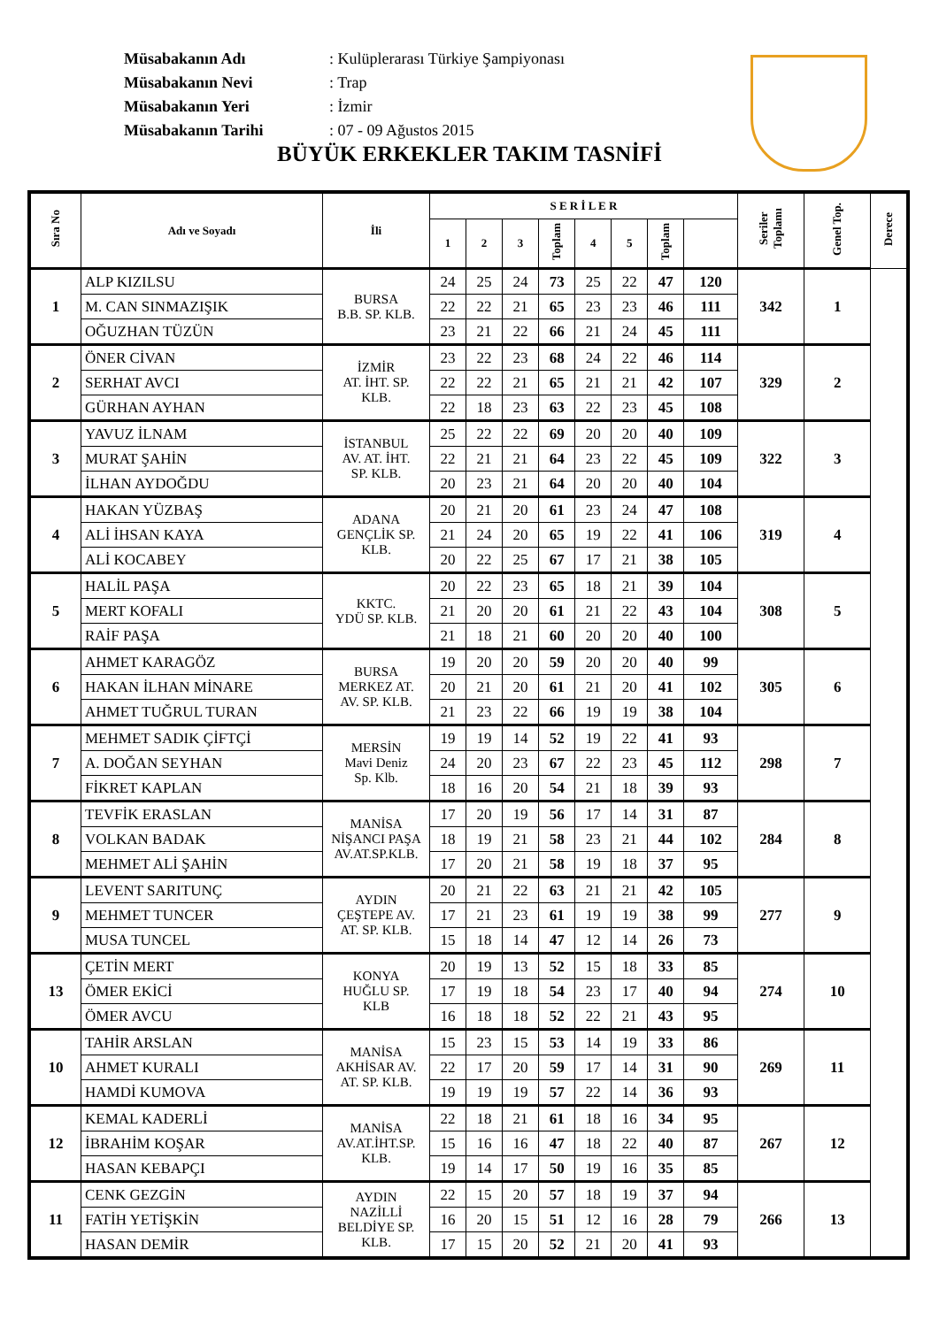| Müsabakanın Adı | : Kulüplerarası Türkiye Şampiyonası |
| Müsabakanın Nevi | : Trap |
| Müsabakanın Yeri | : İzmir |
| Müsabakanın Tarihi | : 07 - 09 Ağustos 2015 |
BÜYÜK ERKEKLER TAKIM TASNİFİ
| Sıra No | Adı ve Soyadı | İli | S E R İ L E R | | | | | | | | Seriler Toplamı | Genel Top. | Derece |
| --- | --- | --- | --- | --- | --- | --- | --- | --- | --- | --- | --- | --- | --- |
| | | | 1 | 2 | 3 | Toplam | 4 | 5 | Toplam | | | | |
| 1 | ALP KIZILSU | BURSA B.B. SP. KLB. | 24 | 25 | 24 | 73 | 25 | 22 | 47 | 120 | 342 | 1 | |
| | M. CAN SINMAZIŞIK | | 22 | 22 | 21 | 65 | 23 | 23 | 46 | 111 | | | |
| | OĞUZHAN TÜZÜN | | 23 | 21 | 22 | 66 | 21 | 24 | 45 | 111 | | | |
| 2 | ÖNER CİVAN | İZMİR AT. İHT. SP. KLB. | 23 | 22 | 23 | 68 | 24 | 22 | 46 | 114 | 329 | 2 | |
| | SERHAT AVCI | | 22 | 22 | 21 | 65 | 21 | 21 | 42 | 107 | | | |
| | GÜRHAN AYHAN | | 22 | 18 | 23 | 63 | 22 | 23 | 45 | 108 | | | |
| 3 | YAVUZ İLNAM | İSTANBUL AV. AT. İHT. SP. KLB. | 25 | 22 | 22 | 69 | 20 | 20 | 40 | 109 | 322 | 3 | |
| | MURAT ŞAHİN | | 22 | 21 | 21 | 64 | 23 | 22 | 45 | 109 | | | |
| | İLHAN AYDOĞDU | | 20 | 23 | 21 | 64 | 20 | 20 | 40 | 104 | | | |
| 4 | HAKAN YÜZBAŞ | ADANA GENÇLİK SP. KLB. | 20 | 21 | 20 | 61 | 23 | 24 | 47 | 108 | 319 | 4 | |
| | ALİ İHSAN KAYA | | 21 | 24 | 20 | 65 | 19 | 22 | 41 | 106 | | | |
| | ALİ KOCABEY | | 20 | 22 | 25 | 67 | 17 | 21 | 38 | 105 | | | |
| 5 | HALİL PAŞA | KKTC. YDÜ SP. KLB. | 20 | 22 | 23 | 65 | 18 | 21 | 39 | 104 | 308 | 5 | |
| | MERT KOFALI | | 21 | 20 | 20 | 61 | 21 | 22 | 43 | 104 | | | |
| | RAİF PAŞA | | 21 | 18 | 21 | 60 | 20 | 20 | 40 | 100 | | | |
| 6 | AHMET KARAGÖZ | BURSA MERKEZ AT. AV. SP. KLB. | 19 | 20 | 20 | 59 | 20 | 20 | 40 | 99 | 305 | 6 | |
| | HAKAN İLHAN MİNARE | | 20 | 21 | 20 | 61 | 21 | 20 | 41 | 102 | | | |
| | AHMET TUĞRUL TURAN | | 21 | 23 | 22 | 66 | 19 | 19 | 38 | 104 | | | |
| 7 | MEHMET SADIK ÇİFTÇİ | MERSİN Mavi Deniz Sp. Klb. | 19 | 19 | 14 | 52 | 19 | 22 | 41 | 93 | 298 | 7 | |
| | A. DOĞAN SEYHAN | | 24 | 20 | 23 | 67 | 22 | 23 | 45 | 112 | | | |
| | FİKRET KAPLAN | | 18 | 16 | 20 | 54 | 21 | 18 | 39 | 93 | | | |
| 8 | TEVFİK ERASLAN | MANİSA NİŞANCI PAŞA AV.AT.SP.KLB. | 17 | 20 | 19 | 56 | 17 | 14 | 31 | 87 | 284 | 8 | |
| | VOLKAN BADAK | | 18 | 19 | 21 | 58 | 23 | 21 | 44 | 102 | | | |
| | MEHMET ALİ ŞAHİN | | 17 | 20 | 21 | 58 | 19 | 18 | 37 | 95 | | | |
| 9 | LEVENT SARITUNÇ | AYDIN ÇEŞTEPE AV. AT. SP. KLB. | 20 | 21 | 22 | 63 | 21 | 21 | 42 | 105 | 277 | 9 | |
| | MEHMET TUNCER | | 17 | 21 | 23 | 61 | 19 | 19 | 38 | 99 | | | |
| | MUSA TUNCEL | | 15 | 18 | 14 | 47 | 12 | 14 | 26 | 73 | | | |
| 13 | ÇETİN MERT | KONYA HUĞLU SP. KLB | 20 | 19 | 13 | 52 | 15 | 18 | 33 | 85 | 274 | 10 | |
| | ÖMER EKİCİ | | 17 | 19 | 18 | 54 | 23 | 17 | 40 | 94 | | | |
| | ÖMER AVCU | | 16 | 18 | 18 | 52 | 22 | 21 | 43 | 95 | | | |
| 10 | TAHİR ARSLAN | MANİSA AKHİSAR AV. AT. SP. KLB. | 15 | 23 | 15 | 53 | 14 | 19 | 33 | 86 | 269 | 11 | |
| | AHMET KURALI | | 22 | 17 | 20 | 59 | 17 | 14 | 31 | 90 | | | |
| | HAMDİ KUMOVA | | 19 | 19 | 19 | 57 | 22 | 14 | 36 | 93 | | | |
| 12 | KEMAL KADERLİ | MANİSA AV.AT.İHT.SP. KLB. | 22 | 18 | 21 | 61 | 18 | 16 | 34 | 95 | 267 | 12 | |
| | İBRAHİM KOŞAR | | 15 | 16 | 16 | 47 | 18 | 22 | 40 | 87 | | | |
| | HASAN KEBAPÇI | | 19 | 14 | 17 | 50 | 19 | 16 | 35 | 85 | | | |
| 11 | CENK GEZGİN | AYDIN NAZİLLİ BELDİYE SP. KLB. | 22 | 15 | 20 | 57 | 18 | 19 | 37 | 94 | 266 | 13 | |
| | FATİH YETİŞKİN | | 16 | 20 | 15 | 51 | 12 | 16 | 28 | 79 | | | |
| | HASAN DEMİR | | 17 | 15 | 20 | 52 | 21 | 20 | 41 | 93 | | | |